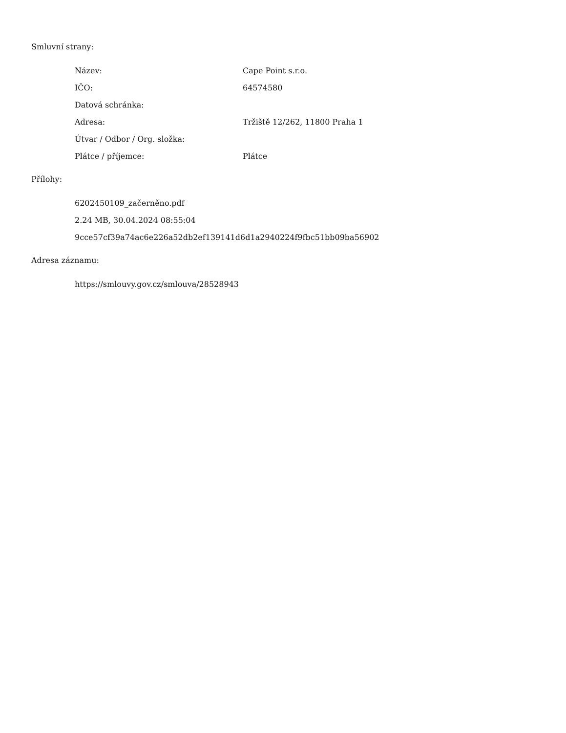Smluvní strany:
| Název: | Cape Point s.r.o. |
| IČO: | 64574580 |
| Datová schránka: | |
| Adresa: | Tržiště 12/262, 11800 Praha 1 |
| Útvar / Odbor / Org. složka: | |
| Plátce / příjemce: | Plátce |
Přílohy:
6202450109_začerněno.pdf
2.24 MB, 30.04.2024 08:55:04
9cce57cf39a74ac6e226a52db2ef139141d6d1a2940224f9fbc51bb09ba56902
Adresa záznamu:
https://smlouvy.gov.cz/smlouva/28528943